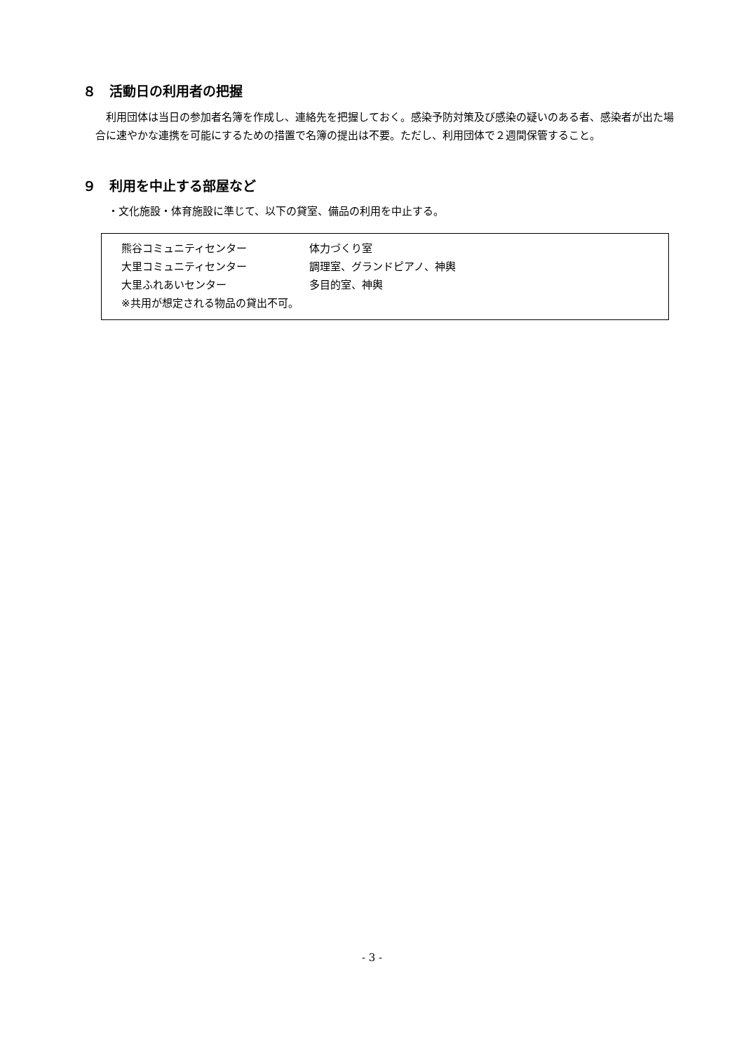８　活動日の利用者の把握
利用団体は当日の参加者名簿を作成し、連絡先を把握しておく。感染予防対策及び感染の疑いのある者、感染者が出た場合に速やかな連携を可能にするための措置で名簿の提出は不要。ただし、利用団体で２週間保管すること。
９　利用を中止する部屋など
・文化施設・体育施設に準じて、以下の貸室、備品の利用を中止する。
熊谷コミュニティセンター 体力づくり室
大里コミュニティセンター 調理室、グランドピアノ、神輿
大里ふれあいセンター 多目的室、神輿
※共用が想定される物品の貸出不可。
- 3 -